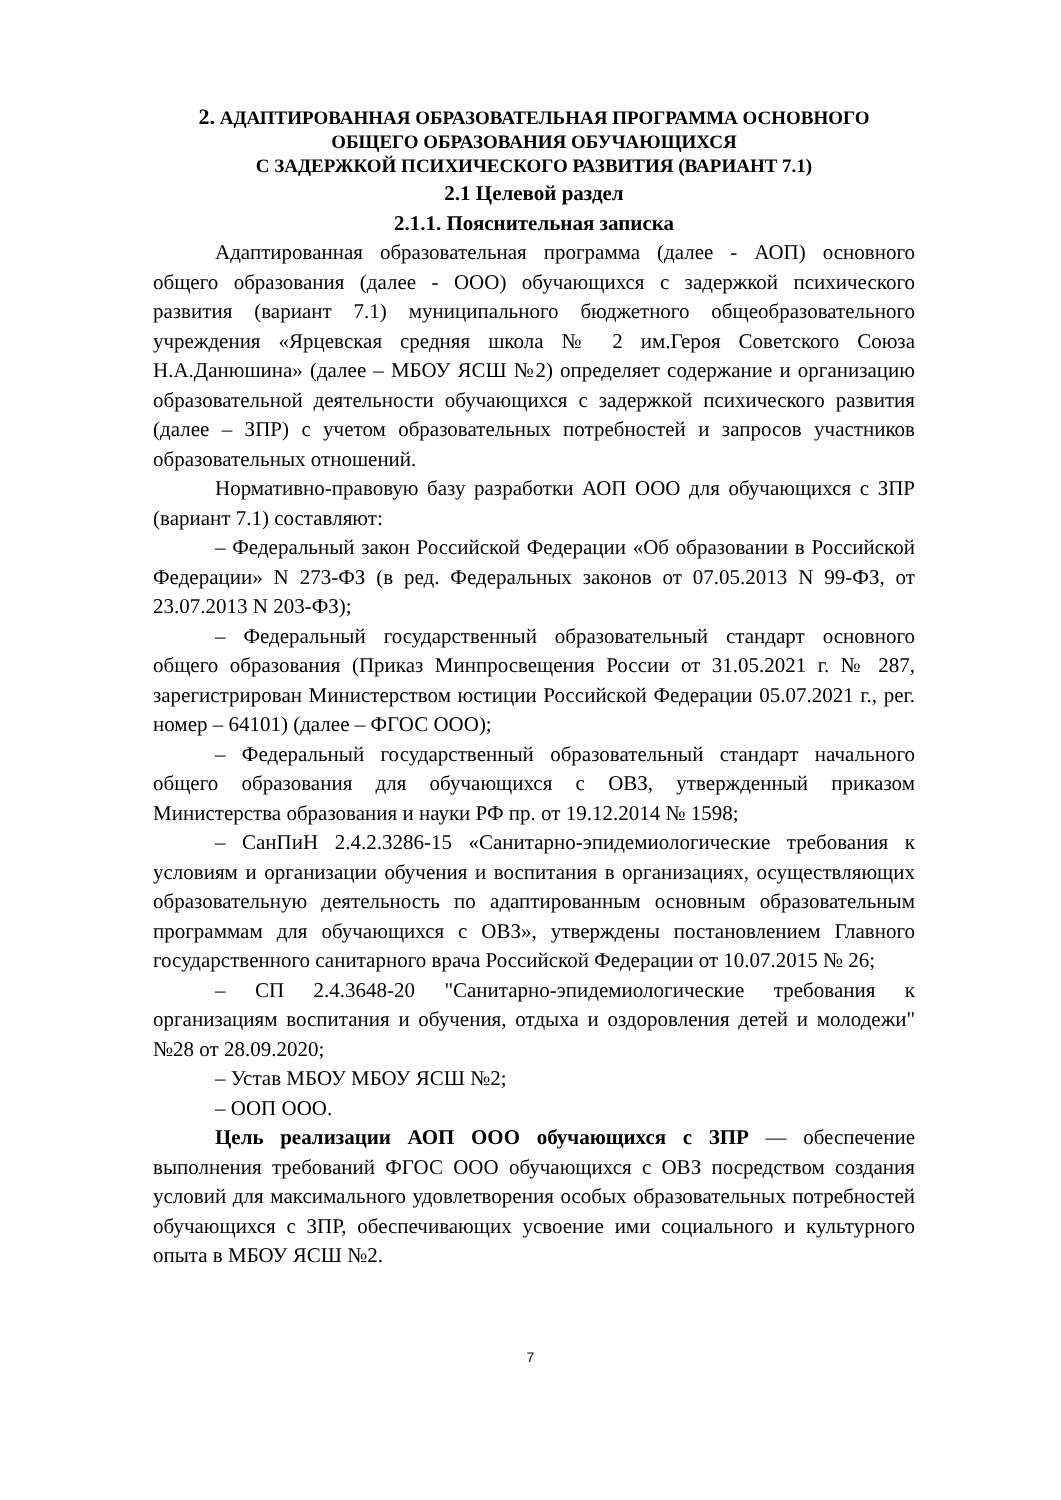2. АДАПТИРОВАННАЯ ОБРАЗОВАТЕЛЬНАЯ ПРОГРАММА ОСНОВНОГО ОБЩЕГО ОБРАЗОВАНИЯ ОБУЧАЮЩИХСЯ
С ЗАДЕРЖКОЙ ПСИХИЧЕСКОГО РАЗВИТИЯ (ВАРИАНТ 7.1)
2.1 Целевой раздел
2.1.1. Пояснительная записка
Адаптированная образовательная программа (далее - АОП) основного общего образования (далее - ООО) обучающихся с задержкой психического развития (вариант 7.1) муниципального бюджетного общеобразовательного учреждения «Ярцевская средняя школа № 2 им.Героя Советского Союза Н.А.Данюшина» (далее – МБОУ ЯСШ №2) определяет содержание и организацию образовательной деятельности обучающихся с задержкой психического развития (далее – ЗПР) с учетом образовательных потребностей и запросов участников образовательных отношений.
Нормативно-правовую базу разработки АОП ООО для обучающихся с ЗПР (вариант 7.1) составляют:
– Федеральный закон Российской Федерации «Об образовании в Российской Федерации» N 273-ФЗ (в ред. Федеральных законов от 07.05.2013 N 99-ФЗ, от 23.07.2013 N 203-ФЗ);
– Федеральный государственный образовательный стандарт основного общего образования (Приказ Минпросвещения России от 31.05.2021 г. № 287, зарегистрирован Министерством юстиции Российской Федерации 05.07.2021 г., рег. номер – 64101) (далее – ФГОС ООО);
– Федеральный государственный образовательный стандарт начального общего образования для обучающихся с ОВЗ, утвержденный приказом Министерства образования и науки РФ пр. от 19.12.2014 № 1598;
– СанПиН 2.4.2.3286-15 «Санитарно-эпидемиологические требования к условиям и организации обучения и воспитания в организациях, осуществляющих образовательную деятельность по адаптированным основным образовательным программам для обучающихся с ОВЗ», утверждены постановлением Главного государственного санитарного врача Российской Федерации от 10.07.2015 № 26;
– СП 2.4.3648-20 "Санитарно-эпидемиологические требования к организациям воспитания и обучения, отдыха и оздоровления детей и молодежи" №28 от 28.09.2020;
– Устав МБОУ МБОУ ЯСШ №2;
– ООП ООО.
Цель реализации АОП ООО обучающихся с ЗПР — обеспечение выполнения требований ФГОС ООО обучающихся с ОВЗ посредством создания условий для максимального удовлетворения особых образовательных потребностей обучающихся с ЗПР, обеспечивающих усвоение ими социального и культурного опыта в МБОУ ЯСШ №2.
7